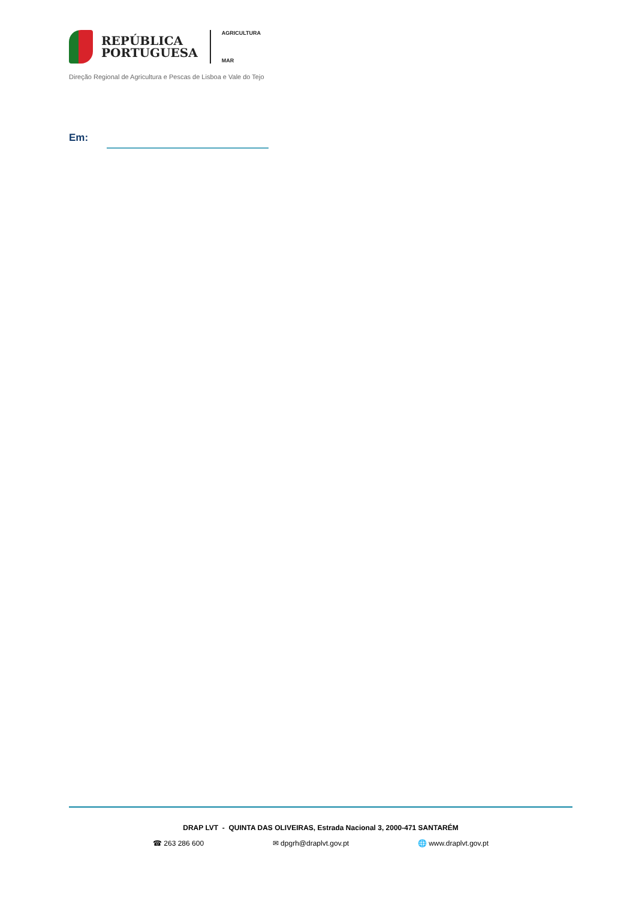REPÚBLICA
PORTUGUESA
AGRICULTURA
MAR
Direção Regional de Agricultura e Pescas de Lisboa e Vale do Tejo
Em:
DRAP LVT - QUINTA DAS OLIVEIRAS, Estrada Nacional 3, 2000-471 SANTARÉM
☎ 263 286 600 ✉ dpgrh@draplvt.gov.pt 🌐 www.draplvt.gov.pt